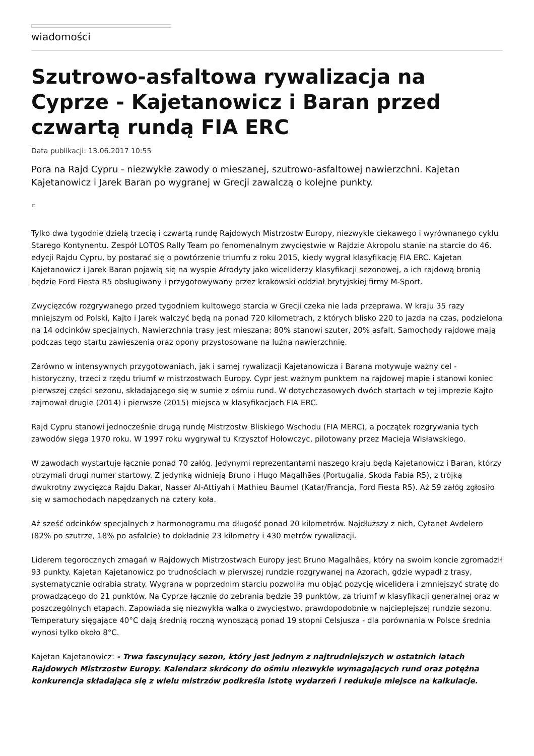wiadomości
Szutrowo-asfaltowa rywalizacja na Cyprze - Kajetanowicz i Baran przed czwartą rundą FIA ERC
Data publikacji: 13.06.2017 10:55
Pora na Rajd Cypru - niezwykłe zawody o mieszanej, szutrowo-asfaltowej nawierzchni. Kajetan Kajetanowicz i Jarek Baran po wygranej w Grecji zawalczą o kolejne punkty.
Tylko dwa tygodnie dzielą trzecią i czwartą rundę Rajdowych Mistrzostw Europy, niezwykle ciekawego i wyrównanego cyklu Starego Kontynentu. Zespół LOTOS Rally Team po fenomenalnym zwycięstwie w Rajdzie Akropolu stanie na starcie do 46. edycji Rajdu Cypru, by postarać się o powtórzenie triumfu z roku 2015, kiedy wygrał klasyfikację FIA ERC. Kajetan Kajetanowicz i Jarek Baran pojawią się na wyspie Afrodyty jako wiceliderzy klasyfikacji sezonowej, a ich rajdową bronią będzie Ford Fiesta R5 obsługiwany i przygotowywany przez krakowski oddział brytyjskiej firmy M-Sport.
Zwycięzców rozgrywanego przed tygodniem kultowego starcia w Grecji czeka nie lada przeprawa. W kraju 35 razy mniejszym od Polski, Kajto i Jarek walczyć będą na ponad 720 kilometrach, z których blisko 220 to jazda na czas, podzielona na 14 odcinków specjalnych. Nawierzchnia trasy jest mieszana: 80% stanowi szuter, 20% asfalt. Samochody rajdowe mają podczas tego startu zawieszenia oraz opony przystosowane na luźną nawierzchnię.
Zarówno w intensywnych przygotowaniach, jak i samej rywalizacji Kajetanowicza i Barana motywuje ważny cel - historyczny, trzeci z rzędu triumf w mistrzostwach Europy. Cypr jest ważnym punktem na rajdowej mapie i stanowi koniec pierwszej części sezonu, składającego się w sumie z ośmiu rund. W dotychczasowych dwóch startach w tej imprezie Kajto zajmował drugie (2014) i pierwsze (2015) miejsca w klasyfikacjach FIA ERC.
Rajd Cypru stanowi jednocześnie drugą rundę Mistrzostw Bliskiego Wschodu (FIA MERC), a początek rozgrywania tych zawodów sięga 1970 roku. W 1997 roku wygrywał tu Krzysztof Hołowczyc, pilotowany przez Macieja Wisławskiego.
W zawodach wystartuje łącznie ponad 70 załóg. Jedynymi reprezentantami naszego kraju będą Kajetanowicz i Baran, którzy otrzymali drugi numer startowy. Z jedynką widnieją Bruno i Hugo Magalhães (Portugalia, Skoda Fabia R5), z trójką dwukrotny zwycięzca Rajdu Dakar, Nasser Al-Attiyah i Mathieu Baumel (Katar/Francja, Ford Fiesta R5). Aż 59 załóg zgłosiło się w samochodach napędzanych na cztery koła.
Aż sześć odcinków specjalnych z harmonogramu ma długość ponad 20 kilometrów. Najdłuższy z nich, Cytanet Avdelero (82% po szutrze, 18% po asfalcie) to dokładnie 23 kilometry i 430 metrów rywalizacji.
Liderem tegorocznych zmagań w Rajdowych Mistrzostwach Europy jest Bruno Magalhães, który na swoim koncie zgromadził 93 punkty. Kajetan Kajetanowicz po trudnościach w pierwszej rundzie rozgrywanej na Azorach, gdzie wypadł z trasy, systematycznie odrabia straty. Wygrana w poprzednim starciu pozwoliła mu objąć pozycję wicelidera i zmniejszyć stratę do prowadzącego do 21 punktów. Na Cyprze łącznie do zebrania będzie 39 punktów, za triumf w klasyfikacji generalnej oraz w poszczególnych etapach. Zapowiada się niezwykła walka o zwycięstwo, prawdopodobnie w najcieplejszej rundzie sezonu. Temperatury sięgające 40°C dają średnią roczną wynoszącą ponad 19 stopni Celsjusza - dla porównania w Polsce średnia wynosi tylko około 8°C.
Kajetan Kajetanowicz: - Trwa fascynujący sezon, który jest jednym z najtrudniejszych w ostatnich latach Rajdowych Mistrzostw Europy. Kalendarz skrócony do ośmiu niezwykle wymagających rund oraz potężna konkurencja składająca się z wielu mistrzów podkreśla istotę wydarzeń i redukuje miejsce na kalkulacje.